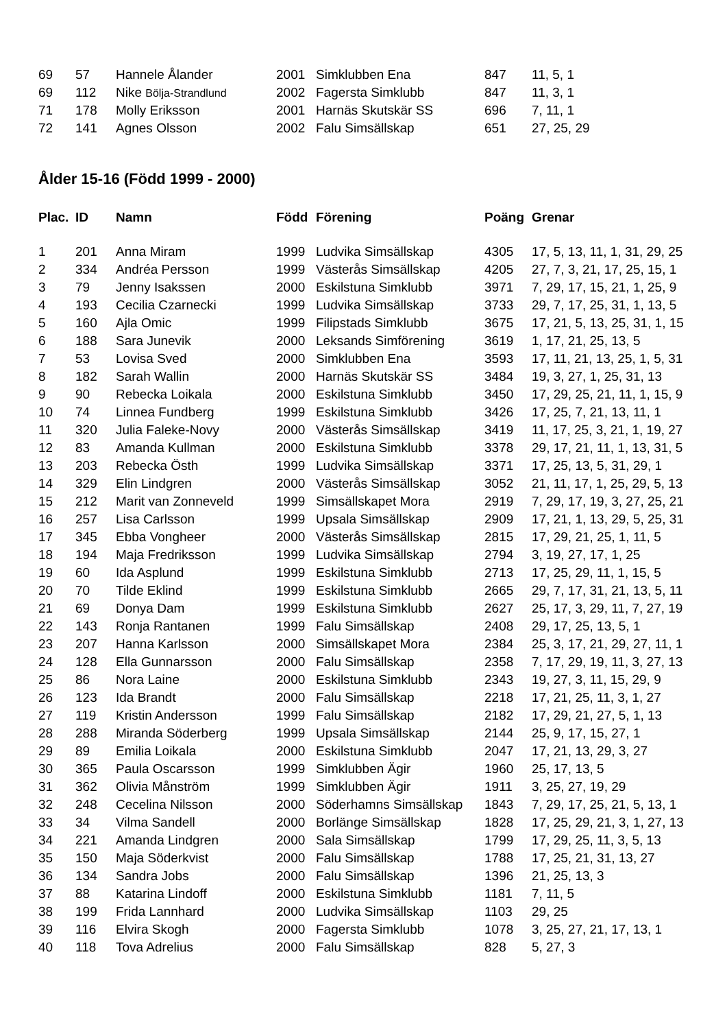| 69 | 57 | Hannele Ålander | 2001 | Simklubben Ena | 847 | 11, 5, 1 |
| 69 | 112 | Nike Bölja-Strandlund | 2002 | Fagersta Simklubb | 847 | 11, 3, 1 |
| 71 | 178 | Molly Eriksson | 2001 | Harnäs Skutskär SS | 696 | 7, 11, 1 |
| 72 | 141 | Agnes Olsson | 2002 | Falu Simsällskap | 651 | 27, 25, 29 |
Ålder 15-16 (Född 1999 - 2000)
| Plac. | ID | Namn | Född | Förening | Poäng | Grenar |
| --- | --- | --- | --- | --- | --- | --- |
| 1 | 201 | Anna Miram | 1999 | Ludvika Simsällskap | 4305 | 17, 5, 13, 11, 1, 31, 29, 25 |
| 2 | 334 | Andréa Persson | 1999 | Västerås Simsällskap | 4205 | 27, 7, 3, 21, 17, 25, 15, 1 |
| 3 | 79 | Jenny Isakssen | 2000 | Eskilstuna Simklubb | 3971 | 7, 29, 17, 15, 21, 1, 25, 9 |
| 4 | 193 | Cecilia Czarnecki | 1999 | Ludvika Simsällskap | 3733 | 29, 7, 17, 25, 31, 1, 13, 5 |
| 5 | 160 | Ajla Omic | 1999 | Filipstads Simklubb | 3675 | 17, 21, 5, 13, 25, 31, 1, 15 |
| 6 | 188 | Sara Junevik | 2000 | Leksands Simförening | 3619 | 1, 17, 21, 25, 13, 5 |
| 7 | 53 | Lovisa Sved | 2000 | Simklubben Ena | 3593 | 17, 11, 21, 13, 25, 1, 5, 31 |
| 8 | 182 | Sarah Wallin | 2000 | Harnäs Skutskär SS | 3484 | 19, 3, 27, 1, 25, 31, 13 |
| 9 | 90 | Rebecka Loikala | 2000 | Eskilstuna Simklubb | 3450 | 17, 29, 25, 21, 11, 1, 15, 9 |
| 10 | 74 | Linnea Fundberg | 1999 | Eskilstuna Simklubb | 3426 | 17, 25, 7, 21, 13, 11, 1 |
| 11 | 320 | Julia Faleke-Novy | 2000 | Västerås Simsällskap | 3419 | 11, 17, 25, 3, 21, 1, 19, 27 |
| 12 | 83 | Amanda Kullman | 2000 | Eskilstuna Simklubb | 3378 | 29, 17, 21, 11, 1, 13, 31, 5 |
| 13 | 203 | Rebecka Östh | 1999 | Ludvika Simsällskap | 3371 | 17, 25, 13, 5, 31, 29, 1 |
| 14 | 329 | Elin Lindgren | 2000 | Västerås Simsällskap | 3052 | 21, 11, 17, 1, 25, 29, 5, 13 |
| 15 | 212 | Marit van Zonneveld | 1999 | Simsällskapet Mora | 2919 | 7, 29, 17, 19, 3, 27, 25, 21 |
| 16 | 257 | Lisa Carlsson | 1999 | Upsala Simsällskap | 2909 | 17, 21, 1, 13, 29, 5, 25, 31 |
| 17 | 345 | Ebba Vongheer | 2000 | Västerås Simsällskap | 2815 | 17, 29, 21, 25, 1, 11, 5 |
| 18 | 194 | Maja Fredriksson | 1999 | Ludvika Simsällskap | 2794 | 3, 19, 27, 17, 1, 25 |
| 19 | 60 | Ida Asplund | 1999 | Eskilstuna Simklubb | 2713 | 17, 25, 29, 11, 1, 15, 5 |
| 20 | 70 | Tilde Eklind | 1999 | Eskilstuna Simklubb | 2665 | 29, 7, 17, 31, 21, 13, 5, 11 |
| 21 | 69 | Donya Dam | 1999 | Eskilstuna Simklubb | 2627 | 25, 17, 3, 29, 11, 7, 27, 19 |
| 22 | 143 | Ronja Rantanen | 1999 | Falu Simsällskap | 2408 | 29, 17, 25, 13, 5, 1 |
| 23 | 207 | Hanna Karlsson | 2000 | Simsällskapet Mora | 2384 | 25, 3, 17, 21, 29, 27, 11, 1 |
| 24 | 128 | Ella Gunnarsson | 2000 | Falu Simsällskap | 2358 | 7, 17, 29, 19, 11, 3, 27, 13 |
| 25 | 86 | Nora Laine | 2000 | Eskilstuna Simklubb | 2343 | 19, 27, 3, 11, 15, 29, 9 |
| 26 | 123 | Ida Brandt | 2000 | Falu Simsällskap | 2218 | 17, 21, 25, 11, 3, 1, 27 |
| 27 | 119 | Kristin Andersson | 1999 | Falu Simsällskap | 2182 | 17, 29, 21, 27, 5, 1, 13 |
| 28 | 288 | Miranda Söderberg | 1999 | Upsala Simsällskap | 2144 | 25, 9, 17, 15, 27, 1 |
| 29 | 89 | Emilia Loikala | 2000 | Eskilstuna Simklubb | 2047 | 17, 21, 13, 29, 3, 27 |
| 30 | 365 | Paula Oscarsson | 1999 | Simklubben Ägir | 1960 | 25, 17, 13, 5 |
| 31 | 362 | Olivia Månström | 1999 | Simklubben Ägir | 1911 | 3, 25, 27, 19, 29 |
| 32 | 248 | Cecelina Nilsson | 2000 | Söderhamns Simsällskap | 1843 | 7, 29, 17, 25, 21, 5, 13, 1 |
| 33 | 34 | Vilma Sandell | 2000 | Borlänge Simsällskap | 1828 | 17, 25, 29, 21, 3, 1, 27, 13 |
| 34 | 221 | Amanda Lindgren | 2000 | Sala Simsällskap | 1799 | 17, 29, 25, 11, 3, 5, 13 |
| 35 | 150 | Maja Söderkvist | 2000 | Falu Simsällskap | 1788 | 17, 25, 21, 31, 13, 27 |
| 36 | 134 | Sandra Jobs | 2000 | Falu Simsällskap | 1396 | 21, 25, 13, 3 |
| 37 | 88 | Katarina Lindoff | 2000 | Eskilstuna Simklubb | 1181 | 7, 11, 5 |
| 38 | 199 | Frida Lannhard | 2000 | Ludvika Simsällskap | 1103 | 29, 25 |
| 39 | 116 | Elvira Skogh | 2000 | Fagersta Simklubb | 1078 | 3, 25, 27, 21, 17, 13, 1 |
| 40 | 118 | Tova Adrelius | 2000 | Falu Simsällskap | 828 | 5, 27, 3 |